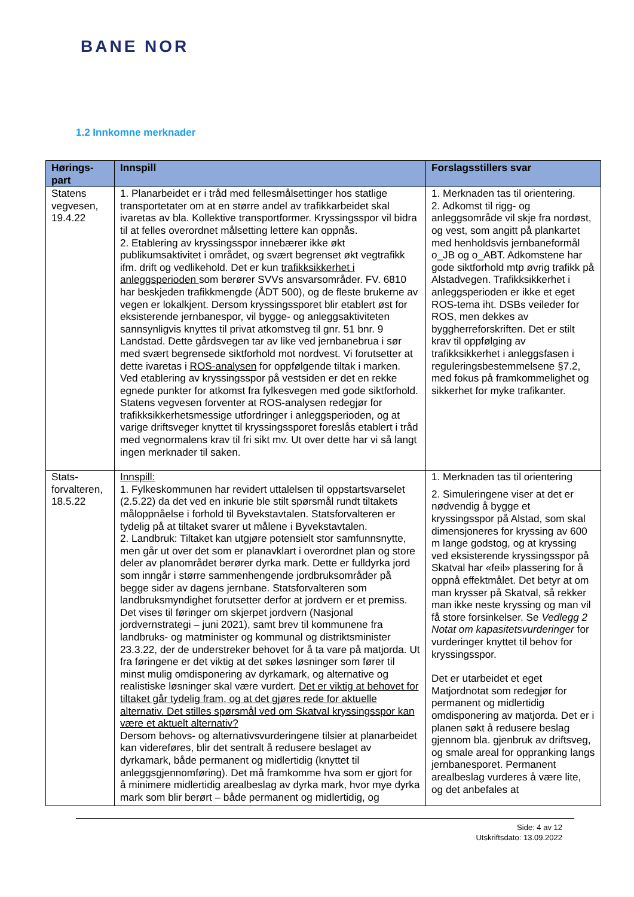BANE NOR
1.2 Innkomne merknader
| Hørings-part | Innspill | Forslagsstillers svar |
| --- | --- | --- |
| Statens vegvesen, 19.4.22 | 1. Planarbeidet er i tråd med fellesmålsettinger hos statlige transportetater om at en større andel av trafikkarbeidet skal ivaretas av bla. Kollektive transportformer. Kryssingsspor vil bidra til at felles overordnet målsetting lettere kan oppnås. 2. Etablering av kryssingsspor innebærer ikke økt publikumsaktivitet i området, og svært begrenset økt vegtrafikk ifm. drift og vedlikehold. Det er kun trafikksikkerhet i anleggsperioden som berører SVVs ansvarsområder. FV. 6810 har beskjeden trafikkmengde (ÅDT 500), og de fleste brukerne av vegen er lokalkjent. Dersom kryssingssporet blir etablert øst for eksisterende jernbanespor, vil bygge- og anleggsaktiviteten sannsynligvis knyttes til privat atkomstveg til gnr. 51 bnr. 9 Landstad. Dette gårdsvegen tar av like ved jernbanebrua i sør med svært begrensede siktforhold mot nordvest. Vi forutsetter at dette ivaretas i ROS-analysen for oppfølgende tiltak i marken. Ved etablering av kryssingsspor på vestsiden er det en rekke egnede punkter for atkomst fra fylkesvegen med gode siktforhold. Statens vegvesen forventer at ROS-analysen redegjør for trafikksikkerhetsmessige utfordringer i anleggsperioden, og at varige driftsveger knyttet til kryssingssporet foreslås etablert i tråd med vegnormalens krav til fri sikt mv. Ut over dette har vi så langt ingen merknader til saken. | 1. Merknaden tas til orientering. 2. Adkomst til rigg- og anleggsområde vil skje fra nordøst, og vest, som angitt på plankartet med henholdsvis jernbaneformål o_JB og o_ABT. Adkomstene har gode siktforhold mtp øvrig trafikk på Alstadvegen. Trafikksikkerhet i anleggsperioden er ikke et eget ROS-tema iht. DSBs veileder for ROS, men dekkes av byggherreforskriften. Det er stilt krav til oppfølging av trafikksikkerhet i anleggsfasen i reguleringsbestemmelsene §7.2, med fokus på framkommelighet og sikkerhet for myke trafikanter. |
| Stats-forvalteren, 18.5.22 | Innspill: 1. Fylkeskommunen har revidert uttalelsen til oppstartsvarselet (2.5.22) da det ved en inkurie ble stilt spørsmål rundt tiltakets måloppnåelse i forhold til Byvekstavtalen. Statsforvalteren er tydelig på at tiltaket svarer ut målene i Byvekstavtalen. 2. Landbruk: Tiltaket kan utgjøre potensielt stor samfunnsnytte, men går ut over det som er planavklart i overordnet plan og store deler av planområdet berører dyrka mark. Dette er fulldyrka jord som inngår i større sammenhengende jordbruksområder på begge sider av dagens jernbane. Statsforvalteren som landbruksmyndighet forutsetter derfor at jordvern er et premiss. Det vises til føringer om skjerpet jordvern (Nasjonal jordvernstrategi – juni 2021), samt brev til kommunene fra landbruks- og matminister og kommunal og distriktsminister 23.3.22, der de understreker behovet for å ta vare på matjorda. Ut fra føringene er det viktig at det søkes løsninger som fører til minst mulig omdisponering av dyrkamark, og alternative og realistiske løsninger skal være vurdert. Det er viktig at behovet for tiltaket går tydelig fram, og at det gjøres rede for aktuelle alternativ. Det stilles spørsmål ved om Skatval kryssingsspor kan være et aktuelt alternativ? Dersom behovs- og alternativsvurderingene tilsier at planarbeidet kan videreføres, blir det sentralt å redusere beslaget av dyrkamark, både permanent og midlertidig (knyttet til anleggsgjennomføring). Det må framkomme hva som er gjort for å minimere midlertidig arealbeslag av dyrka mark, hvor mye dyrka mark som blir berørt – både permanent og midlertidig, og | 1. Merknaden tas til orientering 2. Simuleringene viser at det er nødvendig å bygge et kryssingsspor på Alstad, som skal dimensjoneres for kryssing av 600 m lange godstog, og at kryssing ved eksisterende kryssingsspor på Skatval har «feil» plassering for å oppnå effektmålet. Det betyr at om man krysser på Skatval, så rekker man ikke neste kryssing og man vil få store forsinkelser. Se Vedlegg 2 Notat om kapasitetsvurderinger for vurderinger knyttet til behov for kryssingsspor. Det er utarbeidet et eget Matjordnotat som redegjør for permanent og midlertidig omdisponering av matjorda. Det er i planen søkt å redusere beslag gjennom bla. gjenbruk av driftsveg, og smale areal for oppranking langs jernbanesporet. Permanent arealbeslag vurderes å være lite, og det anbefales at |
Side: 4 av 12
Utskriftsdato: 13.09.2022